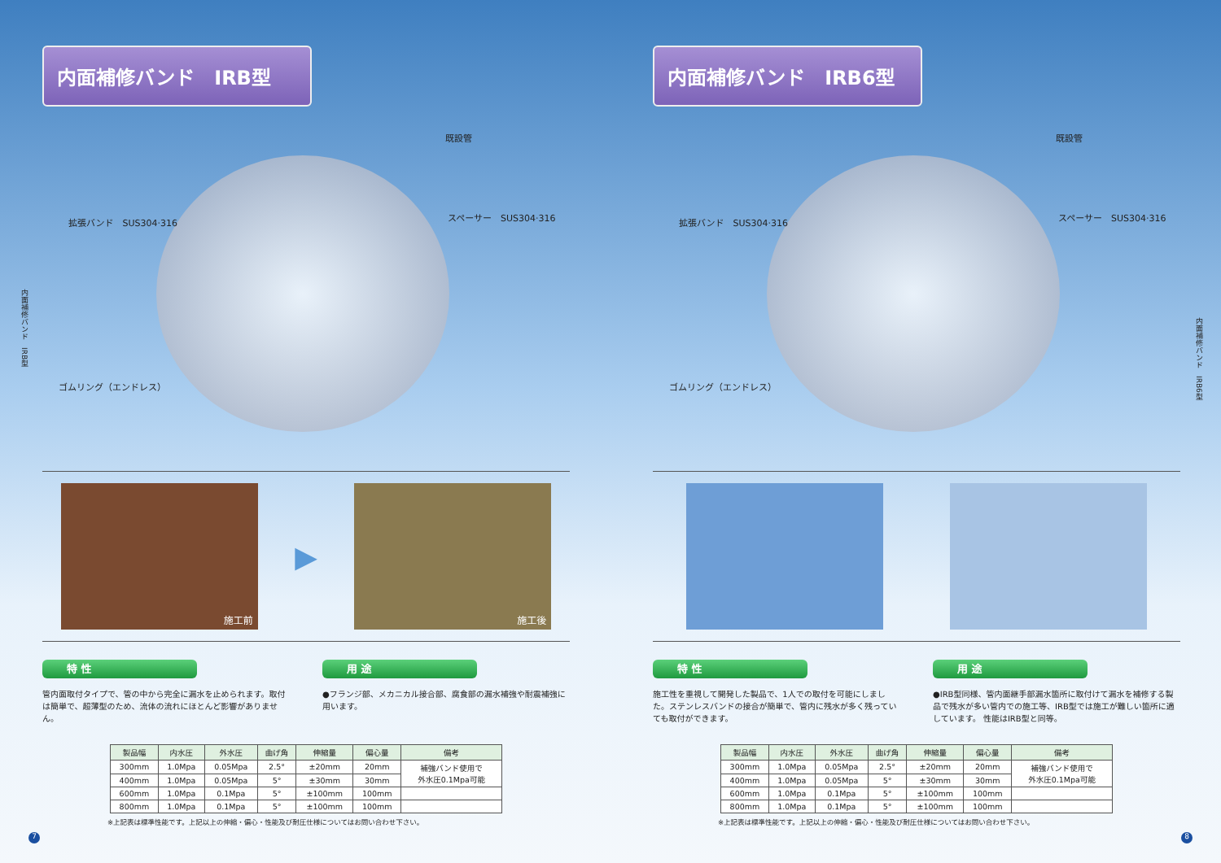内面補修バンド　IRB型
既設管
拡張バンド　SUS304·316 スペーサー　SUS304·316
ゴムリング（エンドレス）
施工前
▶
施工後
特 性
管内面取付タイプで、管の中から完全に漏水を止められます。取付は簡単で、超薄型のため、流体の流れにほとんど影響がありません。
用 途
●フランジ部、メカニカル接合部、腐食部の漏水補強や耐震補強に用います。
| 製品幅 | 内水圧 | 外水圧 | 曲げ角 | 伸縮量 | 偏心量 | 備考 |
| --- | --- | --- | --- | --- | --- | --- |
| 300mm | 1.0Mpa | 0.05Mpa | 2.5° | ±20mm | 20mm | 補強バンド使用で 外水圧0.1Mpa可能 |
| 400mm | 1.0Mpa | 0.05Mpa | 5° | ±30mm | 30mm | |
| 600mm | 1.0Mpa | 0.1Mpa | 5° | ±100mm | 100mm | |
| 800mm | 1.0Mpa | 0.1Mpa | 5° | ±100mm | 100mm | |
※上記表は標準性能です。上記以上の伸縮・偏心・性能及び耐圧仕様についてはお問い合わせ下さい。
内面補修バンド　IRB型
7
内面補修バンド　IRB6型
既設管
拡張バンド　SUS304·316 スペーサー　SUS304·316
ゴムリング（エンドレス）
特 性
施工性を重視して開発した製品で、1人での取付を可能にしました。ステンレスバンドの接合が簡単で、管内に残水が多く残っていても取付ができます。
用 途
●IRB型同様、管内面継手部漏水箇所に取付けて漏水を補修する製品で残水が多い管内での施工等、IRB型では施工が難しい箇所に適しています。 性能はIRB型と同等。
| 製品幅 | 内水圧 | 外水圧 | 曲げ角 | 伸縮量 | 偏心量 | 備考 |
| --- | --- | --- | --- | --- | --- | --- |
| 300mm | 1.0Mpa | 0.05Mpa | 2.5° | ±20mm | 20mm | 補強バンド使用で 外水圧0.1Mpa可能 |
| 400mm | 1.0Mpa | 0.05Mpa | 5° | ±30mm | 30mm | |
| 600mm | 1.0Mpa | 0.1Mpa | 5° | ±100mm | 100mm | |
| 800mm | 1.0Mpa | 0.1Mpa | 5° | ±100mm | 100mm | |
※上記表は標準性能です。上記以上の伸縮・偏心・性能及び耐圧仕様についてはお問い合わせ下さい。
内面補修バンド　IRB6型
8